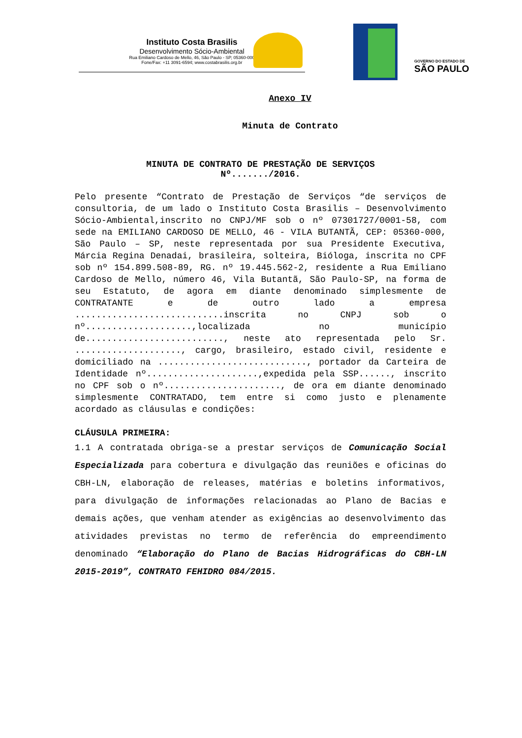Instituto Costa Brasilis
Desenvolvimento Sócio-Ambiental
Rua Emiliano Cardoso de Mello, 46, São Paulo - SP, 05360-000
Fone/Fax: +11 3091-6594; www.costabrasilis.org.br
GOVERNO DO ESTADO DE
SÃO PAULO
Anexo IV
Minuta de Contrato
MINUTA DE CONTRATO DE PRESTAÇÃO DE SERVIÇOS
Nº......./2016.
Pelo presente “Contrato de Prestação de Serviços “de serviços de consultoria, de um lado o Instituto Costa Brasilis – Desenvolvimento Sócio-Ambiental,inscrito no CNPJ/MF sob o nº 07301727/0001-58, com sede na EMILIANO CARDOSO DE MELLO, 46 - VILA BUTANTÃ, CEP: 05360-000, São Paulo – SP, neste representada por sua Presidente Executiva, Márcia Regina Denadai, brasileira, solteira, Bióloga, inscrita no CPF sob nº 154.899.508-89, RG. nº 19.445.562-2, residente a Rua Emiliano Cardoso de Mello, número 46, Vila Butantã, São Paulo-SP, na forma de seu Estatuto, de agora em diante denominado simplesmente de CONTRATANTE e de outro lado a empresa ............................inscrita no CNPJ sob o nº....................,localizada no município de.........................., neste ato representada pelo Sr. ...................., cargo, brasileiro, estado civil, residente e domiciliado na ............................, portador da Carteira de Identidade nº.....................,expedida pela SSP......, inscrito no CPF sob o nº......................, de ora em diante denominado simplesmente CONTRATADO, tem entre si como justo e plenamente acordado as cláusulas e condições:
CLÁUSULA PRIMEIRA:
1.1 A contratada obriga-se a prestar serviços de Comunicação Social Especializada para cobertura e divulgação das reuniões e oficinas do CBH-LN, elaboração de releases, matérias e boletins informativos, para divulgação de informações relacionadas ao Plano de Bacias e demais ações, que venham atender as exigências ao desenvolvimento das atividades previstas no termo de referência do empreendimento denominado “Elaboração do Plano de Bacias Hidrográficas do CBH-LN 2015-2019”, CONTRATO FEHIDRO 084/2015.